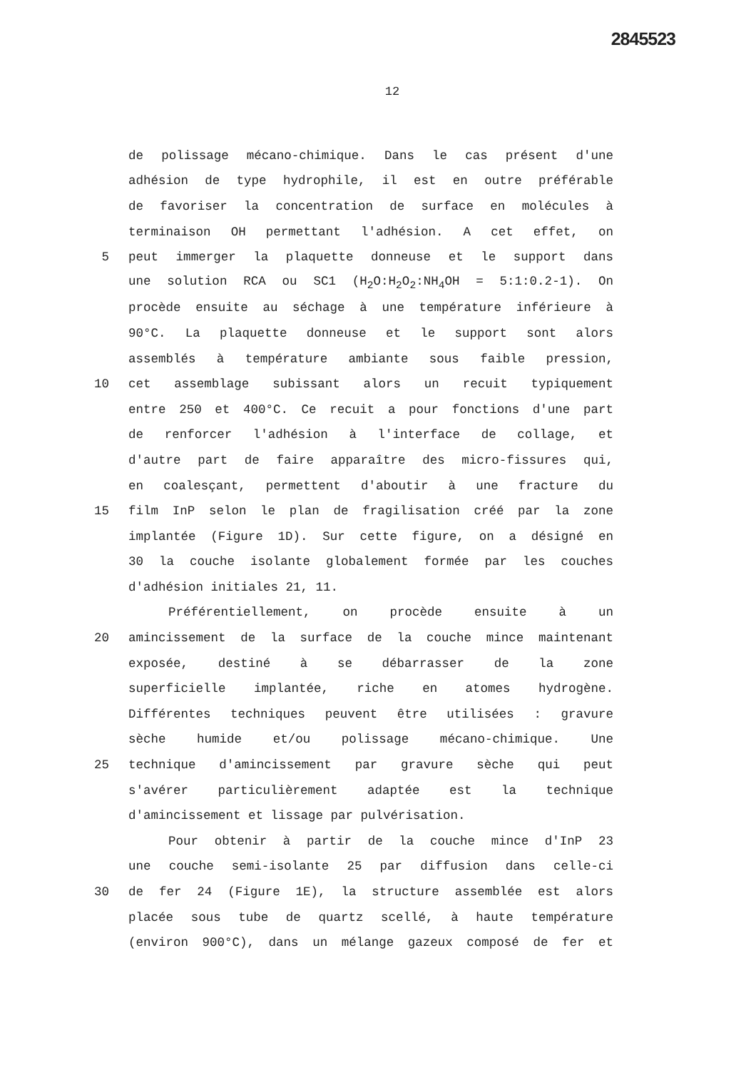2845523
12
de polissage mécano-chimique. Dans le cas présent d'une
adhésion de type hydrophile, il est en outre préférable
de favoriser la concentration de surface en molécules à
terminaison OH permettant l'adhésion. A cet effet, on
5 peut immerger la plaquette donneuse et le support dans
une solution RCA ou SC1 (H<sub>2</sub>O:H<sub>2</sub>O<sub>2</sub>:NH<sub>4</sub>OH = 5:1:0.2-1). On
procède ensuite au séchage à une température inférieure à
90°C. La plaquette donneuse et le support sont alors
assemblés à température ambiante sous faible pression,
10 cet assemblage subissant alors un recuit typiquement
entre 250 et 400°C. Ce recuit a pour fonctions d'une part
de renforcer l'adhésion à l'interface de collage, et
d'autre part de faire apparaître des micro-fissures qui,
en coalesçant, permettent d'aboutir à une fracture du
15 film InP selon le plan de fragilisation créé par la zone
implantée (Figure 1D). Sur cette figure, on a désigné en
30 la couche isolante globalement formée par les couches
d'adhésion initiales 21, 11.
Préférentiellement, on procède ensuite à un
20 amincissement de la surface de la couche mince maintenant
exposée, destiné à se débarrasser de la zone
superficielle implantée, riche en atomes hydrogène.
Différentes techniques peuvent être utilisées : gravure
sèche humide et/ou polissage mécano-chimique. Une
25 technique d'amincissement par gravure sèche qui peut
s'avérer particulièrement adaptée est la technique
d'amincissement et lissage par pulvérisation.
Pour obtenir à partir de la couche mince d'InP 23
une couche semi-isolante 25 par diffusion dans celle-ci
30 de fer 24 (Figure 1E), la structure assemblée est alors
placée sous tube de quartz scellé, à haute température
(environ 900°C), dans un mélange gazeux composé de fer et